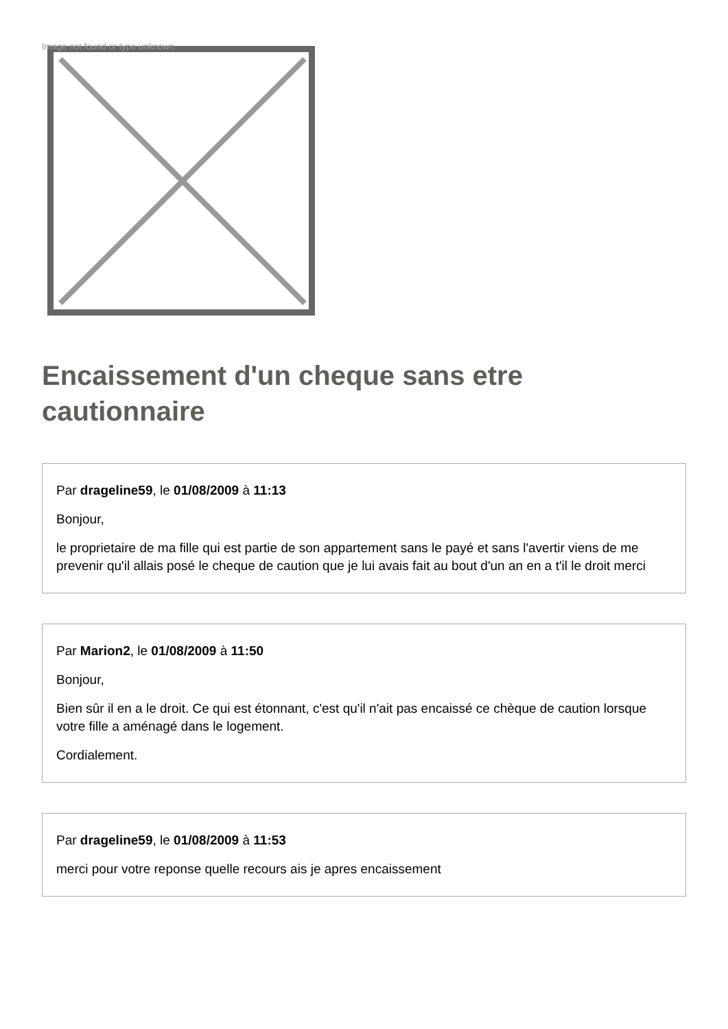Image not found or type unknown
Encaissement d'un cheque sans etre cautionnaire
Par drageline59, le 01/08/2009 à 11:13
Bonjour,
le proprietaire de ma fille qui est partie de son appartement sans le payé et sans l'avertir viens de me prevenir qu'il allais posé le cheque de caution que je lui avais fait au bout d'un an en a t'il le droit merci
Par Marion2, le 01/08/2009 à 11:50
Bonjour,
Bien sûr il en a le droit. Ce qui est étonnant, c'est qu'il n'ait pas encaissé ce chèque de caution lorsque votre fille a aménagé dans le logement.
Cordialement.
Par drageline59, le 01/08/2009 à 11:53
merci pour votre reponse quelle recours ais je apres encaissement